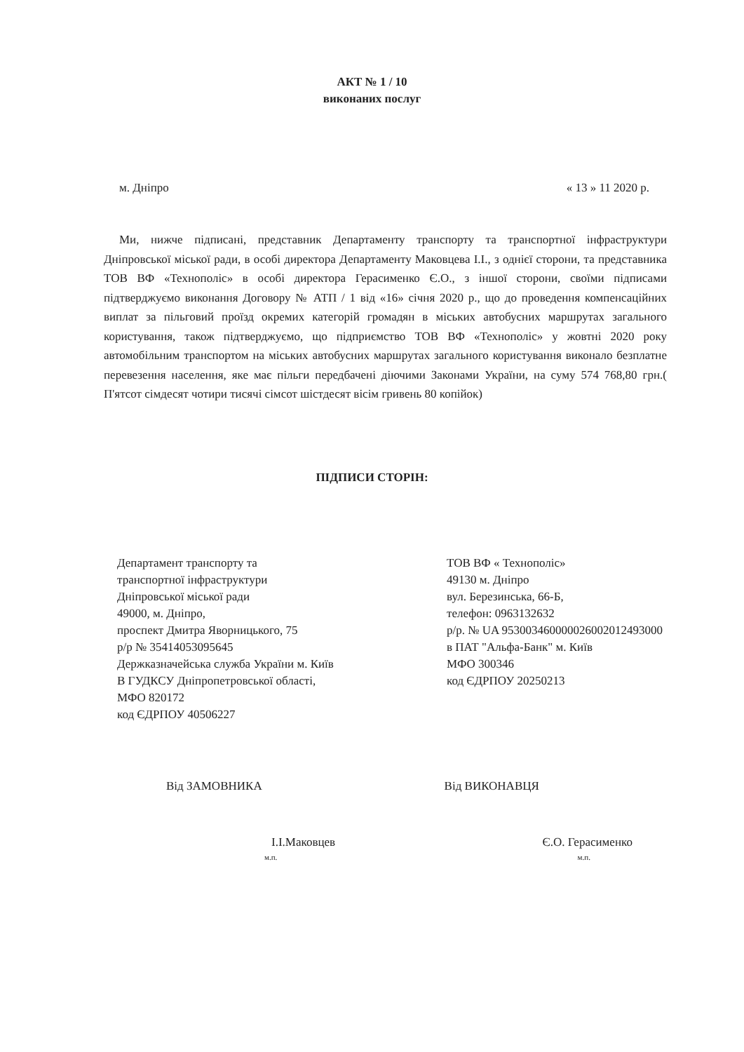АКТ № 1 / 10
виконаних послуг
м. Дніпро « 13 » 11 2020 р.
Ми, нижче підписані, представник Департаменту транспорту та транспортної інфраструктури Дніпровської міської ради, в особі директора Департаменту Маковцева І.І., з однієї сторони, та представника ТОВ ВФ «Технополіс» в особі директора Герасименко Є.О., з іншої сторони, своїми підписами підтверджуємо виконання Договору № АТП / 1 від «16» січня 2020 р., що до проведення компенсаційних виплат за пільговий проїзд окремих категорій громадян в міських автобусних маршрутах загального користування, також підтверджуємо, що підприємство ТОВ ВФ «Технополіс» у жовтні 2020 року автомобільним транспортом на міських автобусних маршрутах загального користування виконало безплатне перевезення населення, яке має пільги передбачені діючими Законами України, на суму 574 768,80 грн.( П'ятсот сімдесят чотири тисячі сімсот шістдесят вісім гривень 80 копійок)
ПІДПИСИ СТОРІН:
Департамент транспорту та
транспортної інфраструктури
Дніпровської міської ради
49000, м. Дніпро,
проспект Дмитра Яворницького, 75
р/р № 35414053095645
Держказначейська служба України м. Київ
В ГУДКСУ Дніпропетровської області,
МФО 820172
код ЄДРПОУ 40506227
ТОВ ВФ « Технополіс»
49130 м. Дніпро
вул. Березинська, 66-Б,
телефон: 0963132632
р/р. № UA 953003460000026002012493000
в ПАТ "Альфа-Банк" м. Київ
МФО 300346
код ЄДРПОУ 20250213
Від ЗАМОВНИКА
І.І.Маковцев
м.п.
Від ВИКОНАВЦЯ
Є.О. Герасименко
м.п.